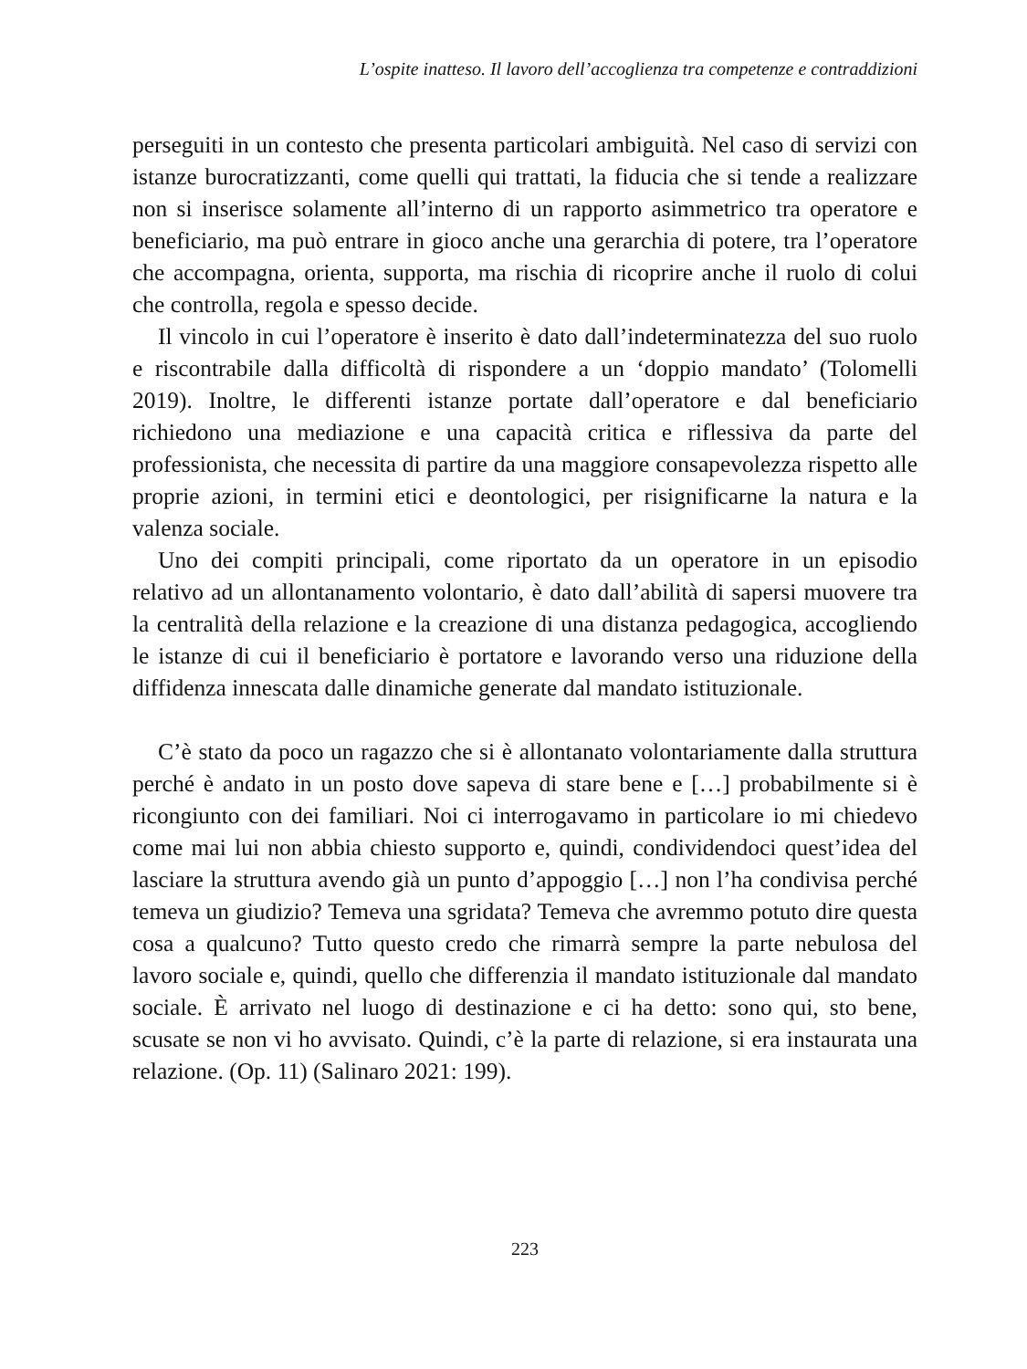L’ospite inatteso. Il lavoro dell’accoglienza tra competenze e contraddizioni
perseguiti in un contesto che presenta particolari ambiguità. Nel caso di servizi con istanze burocratizzanti, come quelli qui trattati, la fiducia che si tende a realizzare non si inserisce solamente all’interno di un rapporto asimmetrico tra operatore e beneficiario, ma può entrare in gioco anche una gerarchia di potere, tra l’operatore che accompagna, orienta, supporta, ma rischia di ricoprire anche il ruolo di colui che controlla, regola e spesso decide.
Il vincolo in cui l’operatore è inserito è dato dall’indeterminatezza del suo ruolo e riscontrabile dalla difficoltà di rispondere a un ‘doppio mandato’ (Tolomelli 2019). Inoltre, le differenti istanze portate dall’operatore e dal beneficiario richiedono una mediazione e una capacità critica e riflessiva da parte del professionista, che necessita di partire da una maggiore consapevolezza rispetto alle proprie azioni, in termini etici e deontologici, per risignificarne la natura e la valenza sociale.
Uno dei compiti principali, come riportato da un operatore in un episodio relativo ad un allontanamento volontario, è dato dall’abilità di sapersi muovere tra la centralità della relazione e la creazione di una distanza pedagogica, accogliendo le istanze di cui il beneficiario è portatore e lavorando verso una riduzione della diffidenza innescata dalle dinamiche generate dal mandato istituzionale.
C’è stato da poco un ragazzo che si è allontanato volontariamente dalla struttura perché è andato in un posto dove sapeva di stare bene e […] probabilmente si è ricongiunto con dei familiari. Noi ci interrogavamo in particolare io mi chiedevo come mai lui non abbia chiesto supporto e, quindi, condividendoci quest’idea del lasciare la struttura avendo già un punto d’appoggio […] non l’ha condivisa perché temeva un giudizio? Temeva una sgridata? Temeva che avremmo potuto dire questa cosa a qualcuno? Tutto questo credo che rimarrà sempre la parte nebulosa del lavoro sociale e, quindi, quello che differenzia il mandato istituzionale dal mandato sociale. È arrivato nel luogo di destinazione e ci ha detto: sono qui, sto bene, scusate se non vi ho avvisato. Quindi, c’è la parte di relazione, si era instaurata una relazione. (Op. 11) (Salinaro 2021: 199).
223